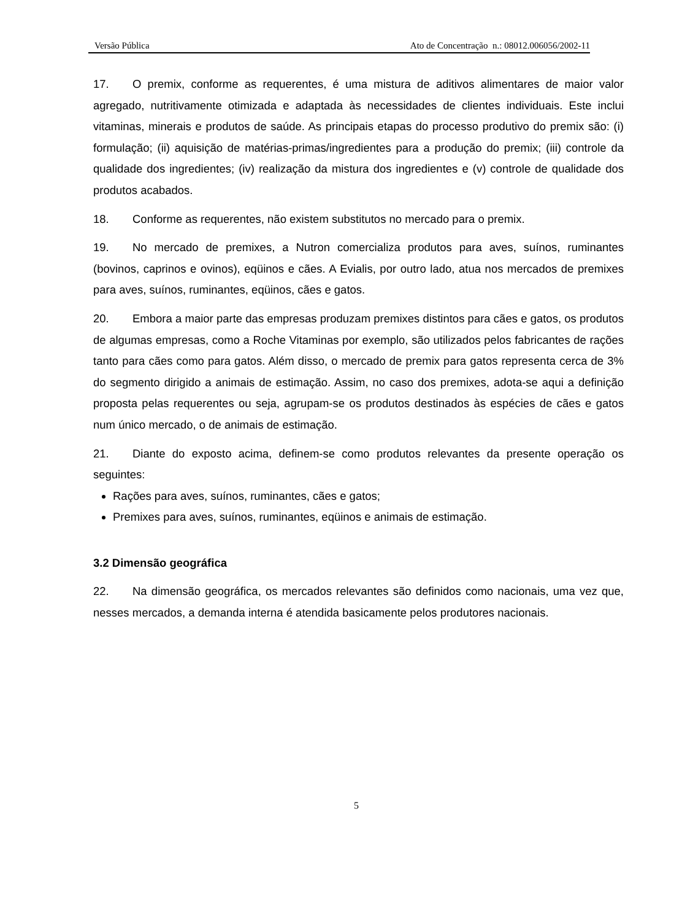Versão Pública Ato de Concentração n.: 08012.006056/2002-11
17. O premix, conforme as requerentes, é uma mistura de aditivos alimentares de maior valor agregado, nutritivamente otimizada e adaptada às necessidades de clientes individuais. Este inclui vitaminas, minerais e produtos de saúde. As principais etapas do processo produtivo do premix são: (i) formulação; (ii) aquisição de matérias-primas/ingredientes para a produção do premix; (iii) controle da qualidade dos ingredientes; (iv) realização da mistura dos ingredientes e (v) controle de qualidade dos produtos acabados.
18. Conforme as requerentes, não existem substitutos no mercado para o premix.
19. No mercado de premixes, a Nutron comercializa produtos para aves, suínos, ruminantes (bovinos, caprinos e ovinos), eqüinos e cães. A Evialis, por outro lado, atua nos mercados de premixes para aves, suínos, ruminantes, eqüinos, cães e gatos.
20. Embora a maior parte das empresas produzam premixes distintos para cães e gatos, os produtos de algumas empresas, como a Roche Vitaminas por exemplo, são utilizados pelos fabricantes de rações tanto para cães como para gatos. Além disso, o mercado de premix para gatos representa cerca de 3% do segmento dirigido a animais de estimação. Assim, no caso dos premixes, adota-se aqui a definição proposta pelas requerentes ou seja, agrupam-se os produtos destinados às espécies de cães e gatos num único mercado, o de animais de estimação.
21. Diante do exposto acima, definem-se como produtos relevantes da presente operação os seguintes:
Rações para aves, suínos, ruminantes, cães e gatos;
Premixes para aves, suínos, ruminantes, eqüinos e animais de estimação.
3.2 Dimensão geográfica
22. Na dimensão geográfica, os mercados relevantes são definidos como nacionais, uma vez que, nesses mercados, a demanda interna é atendida basicamente pelos produtores nacionais.
5